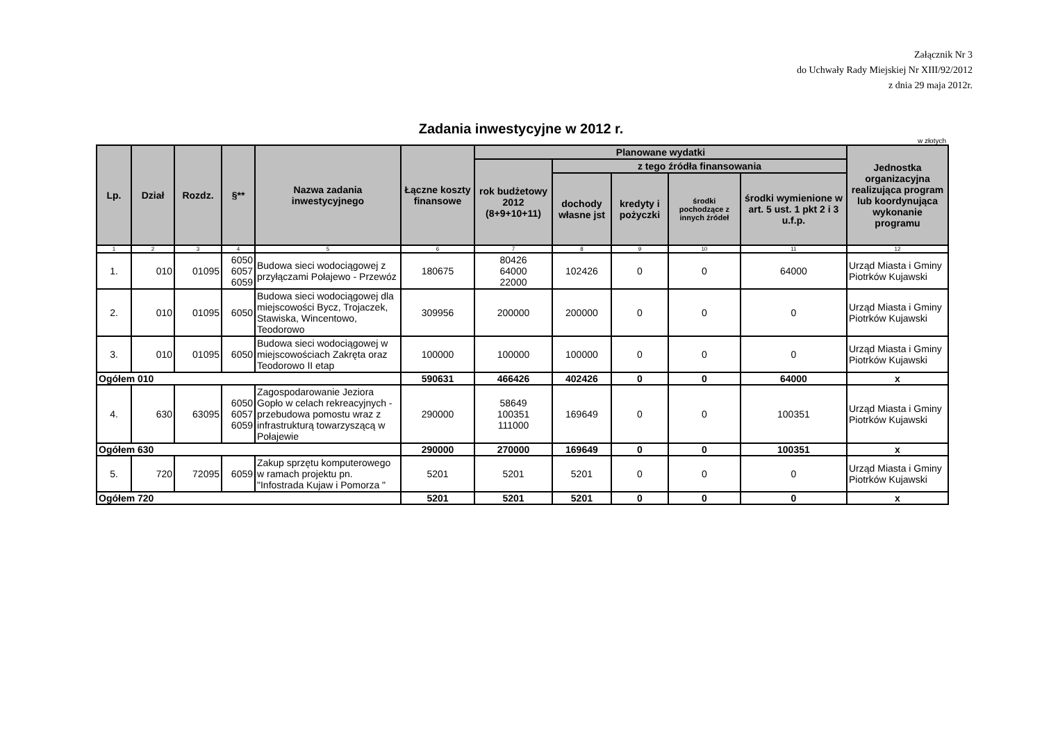Załącznik Nr 3
do Uchwały Rady Miejskiej Nr XIII/92/2012
z dnia 29 maja 2012r.
Zadania inwestycyjne w 2012 r.
w złotych
| Lp. | Dział | Rozdz. | §** | Nazwa zadania inwestycyjnego | Łączne koszty finansowe | Planowane wydatki | | | | | Jednostka organizacyjna realizująca program lub koordynująca wykonanie programu |
| --- | --- | --- | --- | --- | --- | --- | --- | --- | --- | --- | --- |
| | | | | | | rok budżetowy 2012 (8+9+10+11) | z tego źródła finansowania | | | | |
| | | | | | | | dochody własne jst | kredyty i pożyczki | środki pochodzące z innych źródeł | środki wymienione w art. 5 ust. 1 pkt 2 i 3 u.f.p. | |
| 1 | 2 | 3 | 4 | 5 | 6 | 7 | 8 | 9 | 10 | 11 | 12 |
| 1. | 010 | 01095 | 6050 6057 6059 | Budowa sieci wodociągowej z przyłączami Połajewo - Przewóz | 180675 | 80426 64000 22000 | 102426 | 0 | 0 | 64000 | Urząd Miasta i Gminy Piotrków Kujawski |
| 2. | 010 | 01095 | 6050 | Budowa sieci wodociągowej dla miejscowości Bycz, Trojaczek, Stawiska, Wincentowo, Teodorowo | 309956 | 200000 | 200000 | 0 | 0 | 0 | Urząd Miasta i Gminy Piotrków Kujawski |
| 3. | 010 | 01095 | 6050 | Budowa sieci wodociągowej w miejscowościach Zakręta oraz Teodorowo II etap | 100000 | 100000 | 100000 | 0 | 0 | 0 | Urząd Miasta i Gminy Piotrków Kujawski |
| Ogółem 010 | | | | | 590631 | 466426 | 402426 | 0 | 0 | 64000 | x |
| 4. | 630 | 63095 | 6050 6057 6059 | Zagospodarowanie Jeziora Gopło w celach rekreacyjnych - przebudowa pomostu wraz z infrastrukturą towarzyszącą w Połajewie | 290000 | 58649 100351 111000 | 169649 | 0 | 0 | 100351 | Urząd Miasta i Gminy Piotrków Kujawski |
| Ogółem 630 | | | | | 290000 | 270000 | 169649 | 0 | 0 | 100351 | x |
| 5. | 720 | 72095 | 6059 | Zakup sprzętu komputerowego w ramach projektu pn. "Infostrada Kujaw i Pomorza " | 5201 | 5201 | 5201 | 0 | 0 | 0 | Urząd Miasta i Gminy Piotrków Kujawski |
| Ogółem 720 | | | | | 5201 | 5201 | 5201 | 0 | 0 | 0 | x |